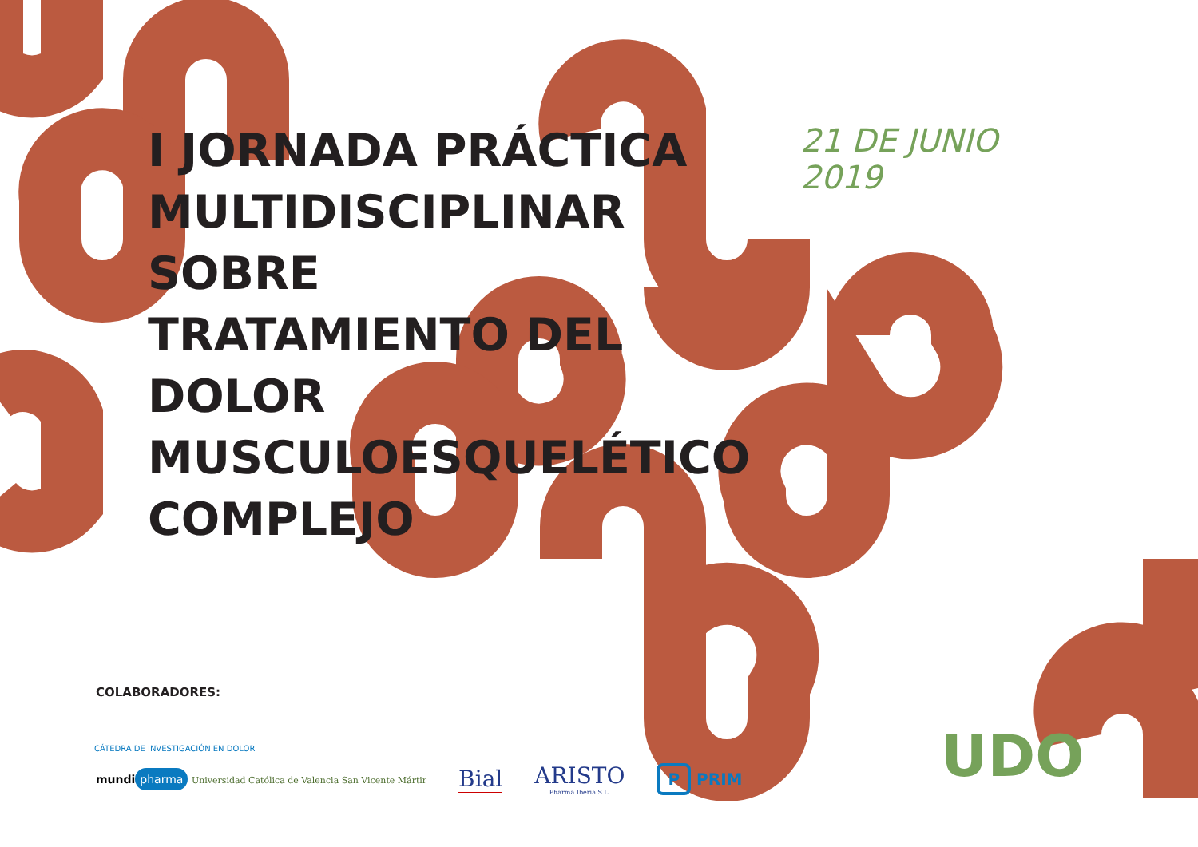I JORNADA PRÁCTICA
MULTIDISCIPLINAR SOBRE
TRATAMIENTO DEL DOLOR
MUSCULOESQUELÉTICO
COMPLEJO
21 DE JUNIO 2019
COLABORADORES:
CÁTEDRA DE INVESTIGACIÓN EN DOLOR
mundi pharma Universidad Católica de Valencia San Vicente Mártir
Bial
ARISTO
Pharma Iberia S.L.
P PRIM
UDO